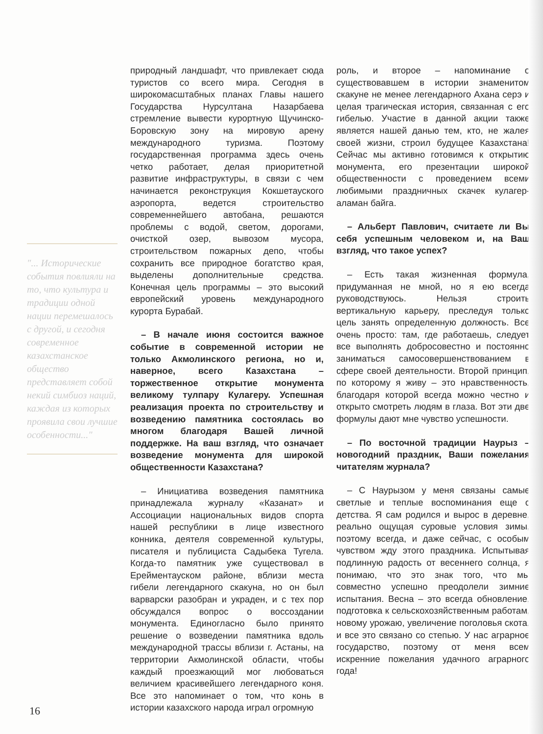"... Исторические события повлияли на то, что культура и традиции одной нации перемешалось с другой, и сегодня современное казахстанское общество представляет собой некий симбиоз наций, каждая из которых проявила свои лучшие особенности..."
природный ландшафт, что привлекает сюда туристов со всего мира. Сегодня в широкомасштабных планах Главы нашего Государства Нурсултана Назарбаева стремление вывести курортную Щучинско-Боровскую зону на мировую арену международного туризма. Поэтому государственная программа здесь очень четко работает, делая приоритетной развитие инфраструктуры, в связи с чем начинается реконструкция Кокшетауского аэропорта, ведется строительство современнейшего автобана, решаются проблемы с водой, светом, дорогами, очисткой озер, вывозом мусора, строительством пожарных депо, чтобы сохранить все природное богатство края, выделены дополнительные средства. Конечная цель программы – это высокий европейский уровень международного курорта Бурабай.
– В начале июня состоится важное событие в современной истории не только Акмолинского региона, но и, наверное, всего Казахстана – торжественное открытие монумента великому тулпару Кулагеру. Успешная реализация проекта по строительству и возведению памятника состоялась во многом благодаря Вашей личной поддержке. На ваш взгляд, что означает возведение монумента для широкой общественности Казахстана?
– Инициатива возведения памятника принадлежала журналу «Казанат» и Ассоциации национальных видов спорта нашей республики в лице известного конника, деятеля современной культуры, писателя и публициста Садыбека Тугела. Когда-то памятник уже существовал в Ерейментауском районе, вблизи места гибели легендарного скакуна, но он был варварски разобран и украден, и с тех пор обсуждался вопрос о воссоздании монумента. Единогласно было принято решение о возведении памятника вдоль международной трассы вблизи г. Астаны, на территории Акмолинской области, чтобы каждый проезжающий мог любоваться величием красивейшего легендарного коня. Все это напоминает о том, что конь в истории казахского народа играл огромную
роль, и второе – напоминание о существовавшем в истории знаменитом скакуне не менее легендарного Ахана серэ и целая трагическая история, связанная с его гибелью. Участие в данной акции также является нашей данью тем, кто, не жалея своей жизни, строил будущее Казахстана! Сейчас мы активно готовимся к открытию монумента, его презентации широкой общественности с проведением всеми любимыми праздничных скачек кулагер-аламан байга.
– Альберт Павлович, считаете ли Вы себя успешным человеком и, на Ваш взгляд, что такое успех?
– Есть такая жизненная формула, придуманная не мной, но я ею всегда руководствуюсь. Нельзя строить вертикальную карьеру, преследуя только цель занять определенную должность. Все очень просто: там, где работаешь, следует все выполнять добросовестно и постоянно заниматься самосовершенствованием в сфере своей деятельности. Второй принцип, по которому я живу – это нравственность, благодаря которой всегда можно честно и открыто смотреть людям в глаза. Вот эти две формулы дают мне чувство успешности.
– По восточной традиции Наурыз – новогодний праздник, Ваши пожелания читателям журнала?
– С Наурызом у меня связаны самые светлые и теплые воспоминания еще с детства. Я сам родился и вырос в деревне, реально ощущая суровые условия зимы, поэтому всегда, и даже сейчас, с особым чувством жду этого праздника. Испытывая подлинную радость от весеннего солнца, я понимаю, что это знак того, что мы совместно успешно преодолели зимние испытания. Весна – это всегда обновление, подготовка к сельскохозяйственным работам, новому урожаю, увеличение поголовья скота, и все это связано со степью. У нас аграрное государство, поэтому от меня всем искренние пожелания удачного аграрного года!
16